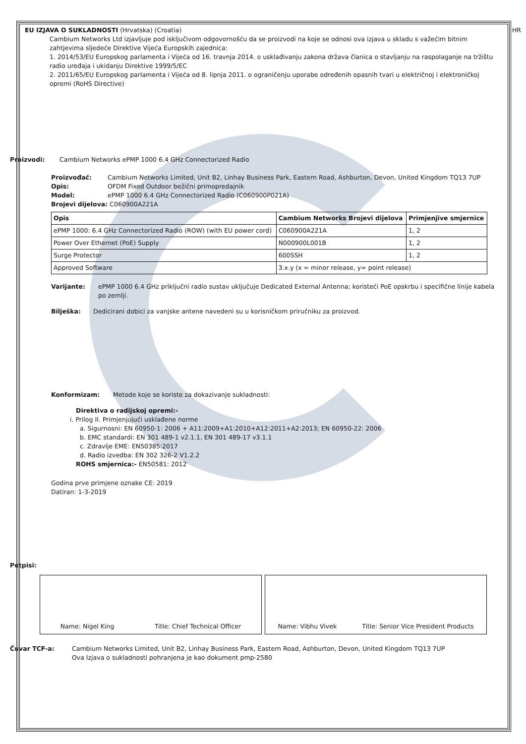EU IZJAVA O SUKLADNOSTI (Hrvatska) (Croatia)
HR
Cambium Networks Ltd izjavljuje pod isključivom odgovornošću da se proizvodi na koje se odnosi ova izjava u skladu s važećim bitnim zahtjevima sljedeće Direktive Vijeća Europskih zajednica:
1. 2014/53/EU Europskog parlamenta i Vijeća od 16. travnja 2014. o usklađivanju zakona država članica o stavljanju na raspolaganje na tržištu radio uređaja i ukidanju Direktive 1999/5/EC
2. 2011/65/EU Europskog parlamenta i Vijeća od 8. lipnja 2011. o ograničenju uporabe određenih opasnih tvari u električnoj i elektroničkoj opremi (RoHS Directive)
Proizvodi: Cambium Networks ePMP 1000 6.4 GHz Connectorized Radio
Proizvođač: Cambium Networks Limited, Unit B2, Linhay Business Park, Eastern Road, Ashburton, Devon, United Kingdom TQ13 7UP
Opis: OFDM Fixed Outdoor bežični primopredajnik
Model: ePMP 1000 6.4 GHz Connectorized Radio (C060900P021A)
Brojevi dijelova: C060900A221A
| Opis | Cambium Networks Brojevi dijelova | Primjenjive smjernice |
| --- | --- | --- |
| ePMP 1000: 6.4 GHz Connectorized Radio (ROW) (with EU power cord) | C060900A221A | 1, 2 |
| Power Over Ethernet (PoE) Supply | N000900L001B | 1, 2 |
| Surge Protector | 600SSH | 1, 2 |
| Approved Software | 3.x.y (x = minor release, y= point release) | |
Varijante: ePMP 1000 6.4 GHz priključni radio sustav uključuje Dedicated External Antenna; koristeći PoE opskrbu i specifične linije kabela po zemlji.
Bilješka: Dedicirani dobici za vanjske antene navedeni su u korisničkom priručniku za proizvod.
Konformizam: Metode koje se koriste za dokazivanje sukladnosti:
Direktiva o radijskoj opremi:-
i. Prilog II. Primjenjujući usklađene norme
a. Sigurnosni: EN 60950-1: 2006 + A11:2009+A1:2010+A12:2011+A2:2013; EN 60950-22: 2006
b. EMC standardi: EN 301 489-1 v2.1.1, EN 301 489-17 v3.1.1
c. Zdravlje EME: EN50385:2017
d. Radio izvedba: EN 302 326-2 V1.2.2
ROHS smjernica:- EN50581: 2012
Godina prve primjene oznake CE: 2019
Datiran: 1-3-2019
Potpisi:
Name: Nigel King Title: Chief Technical Officer Name: Vibhu Vivek Title: Senior Vice President Products
Čuvar TCF-a: Cambium Networks Limited, Unit B2, Linhay Business Park, Eastern Road, Ashburton, Devon, United Kingdom TQ13 7UP
Ova Izjava o sukladnosti pohranjena je kao dokument pmp-2580